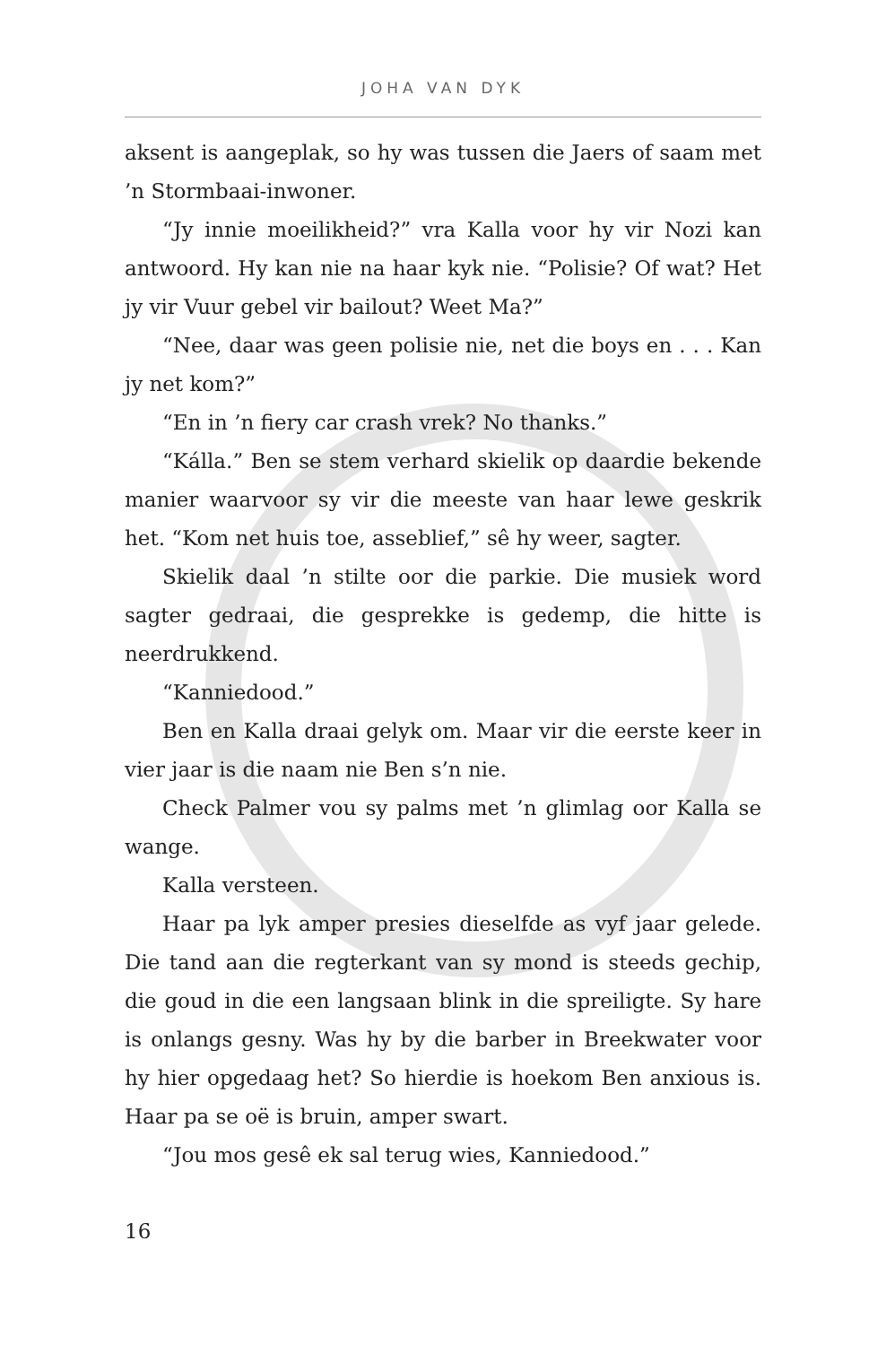JOHA VAN DYK
aksent is aangeplak, so hy was tussen die Jaers of saam met ’n Stormbaai-inwoner.
“Jy innie moeilikheid?” vra Kalla voor hy vir Nozi kan antwoord. Hy kan nie na haar kyk nie. “Polisie? Of wat? Het jy vir Vuur gebel vir bailout? Weet Ma?”
“Nee, daar was geen polisie nie, net die boys en . . . Kan jy net kom?”
“En in ’n fiery car crash vrek? No thanks.”
“Kálla.” Ben se stem verhard skielik op daardie bekende manier waarvoor sy vir die meeste van haar lewe geskrik het. “Kom net huis toe, asseblief,” sê hy weer, sagter.
Skielik daal ’n stilte oor die parkie. Die musiek word sagter gedraai, die gesprekke is gedemp, die hitte is neerdrukkend.
“Kanniedood.”
Ben en Kalla draai gelyk om. Maar vir die eerste keer in vier jaar is die naam nie Ben s’n nie.
Check Palmer vou sy palms met ’n glimlag oor Kalla se wange.
Kalla versteen.
Haar pa lyk amper presies dieselfde as vyf jaar gelede. Die tand aan die regterkant van sy mond is steeds gechip, die goud in die een langsaan blink in die spreiligte. Sy hare is onlangs gesny. Was hy by die barber in Breekwater voor hy hier opgedaag het? So hierdie is hoekom Ben anxious is. Haar pa se oë is bruin, amper swart.
“Jou mos gesê ek sal terug wies, Kanniedood.”
16